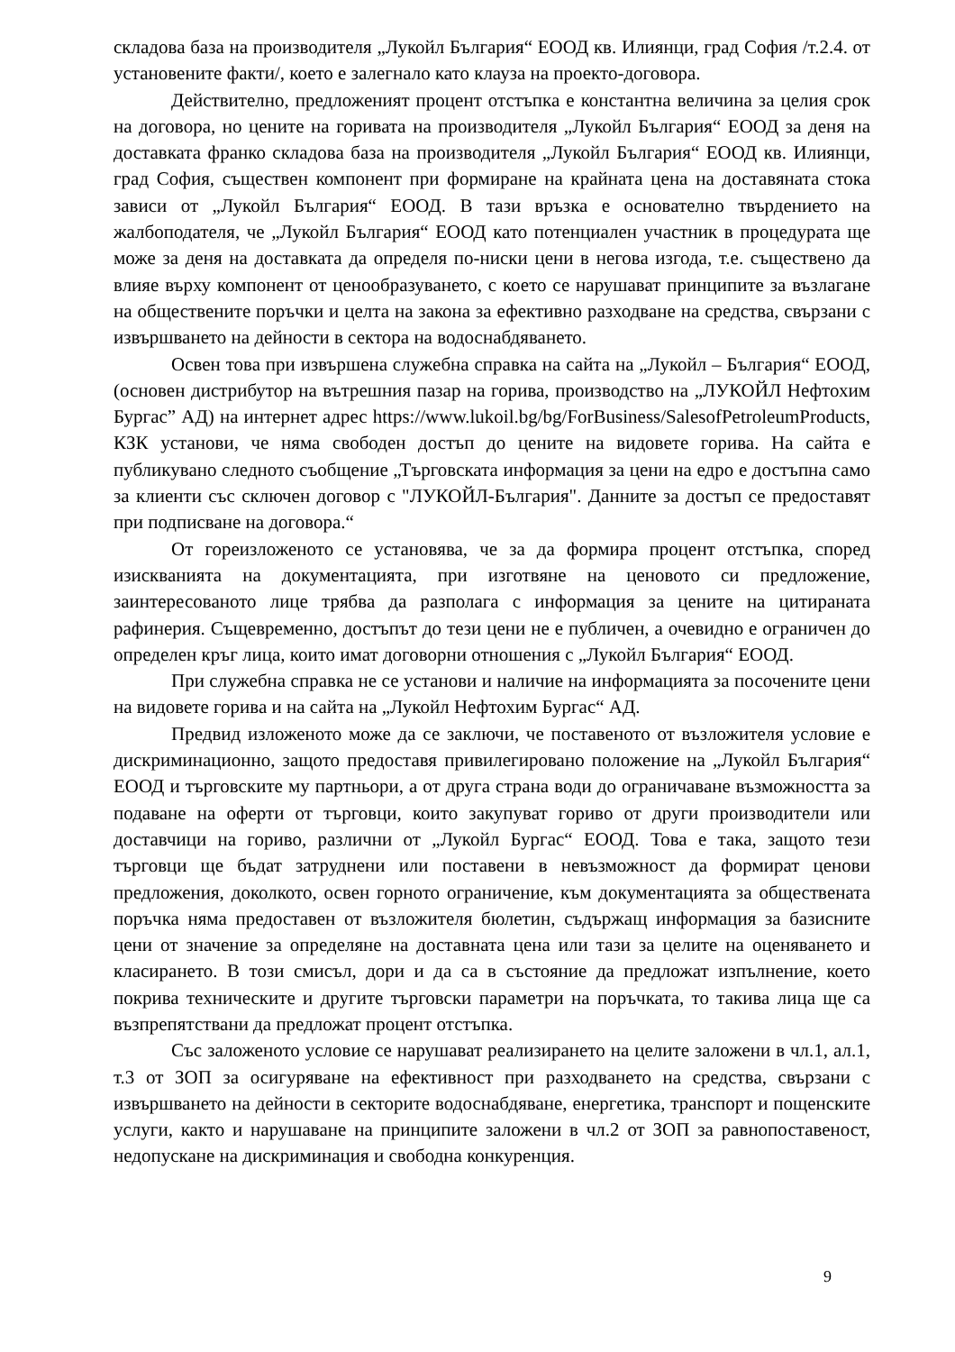складова база на производителя „Лукойл България“ ЕООД кв. Илиянци, град София /т.2.4. от установените факти/, което е залегнало като клауза на проекто-договора.
Действително, предложеният процент отстъпка е константна величина за целия срок на договора, но цените на горивата на производителя „Лукойл България“ ЕООД за деня на доставката франко складова база на производителя „Лукойл България“ ЕООД кв. Илиянци, град София, съществен компонент при формиране на крайната цена на доставяната стока зависи от „Лукойл България“ ЕООД. В тази връзка е основателно твърдението на жалбоподателя, че „Лукойл България“ ЕООД като потенциален участник в процедурата ще може за деня на доставката да определя по-ниски цени в негова изгода, т.е. съществено да влияе върху компонент от ценообразуването, с което се нарушават принципите за възлагане на обществените поръчки и целта на закона за ефективно разходване на средства, свързани с извършването на дейности в сектора на водоснабдяването.
Освен това при извършена служебна справка на сайта на „Лукойл – България“ ЕООД, (основен дистрибутор на вътрешния пазар на горива, производство на „ЛУКОЙЛ Нефтохим Бургас” АД) на интернет адрес https://www.lukoil.bg/bg/ForBusiness/SalesofPetroleumProducts, КЗК установи, че няма свободен достъп до цените на видовете горива. На сайта е публикувано следното съобщение „Търговската информация за цени на едро е достъпна само за клиенти със сключен договор с "ЛУКОЙЛ-България". Данните за достъп се предоставят при подписване на договора.“
От гореизложеното се установява, че за да формира процент отстъпка, според изискванията на документацията, при изготвяне на ценовото си предложение, заинтересованото лице трябва да разполага с информация за цените на цитираната рафинерия. Същевременно, достъпът до тези цени не е публичен, а очевидно е ограничен до определен кръг лица, които имат договорни отношения с „Лукойл България“ ЕООД.
При служебна справка не се установи и наличие на информацията за посочените цени на видовете горива и на сайта на „Лукойл Нефтохим Бургас“ АД.
Предвид изложеното може да се заключи, че поставеното от възложителя условие е дискриминационно, защото предоставя привилегировано положение на „Лукойл България“ ЕООД и търговските му партньори, а от друга страна води до ограничаване възможността за подаване на оферти от търговци, които закупуват гориво от други производители или доставчици на гориво, различни от „Лукойл Бургас“ ЕООД. Това е така, защото тези търговци ще бъдат затруднени или поставени в невъзможност да формират ценови предложения, доколкото, освен горното ограничение, към документацията за обществената поръчка няма предоставен от възложителя бюлетин, съдържащ информация за базисните цени от значение за определяне на доставната цена или тази за целите на оценяването и класирането. В този смисъл, дори и да са в състояние да предложат изпълнение, което покрива техническите и другите търговски параметри на поръчката, то такива лица ще са възпрепятствани да предложат процент отстъпка.
Със заложеното условие се нарушават реализирането на целите заложени в чл.1, ал.1, т.3 от ЗОП за осигуряване на ефективност при разходването на средства, свързани с извършването на дейности в секторите водоснабдяване, енергетика, транспорт и пощенските услуги, както и нарушаване на принципите заложени в чл.2 от ЗОП за равнопоставеност, недопускане на дискриминация и свободна конкуренция.
9